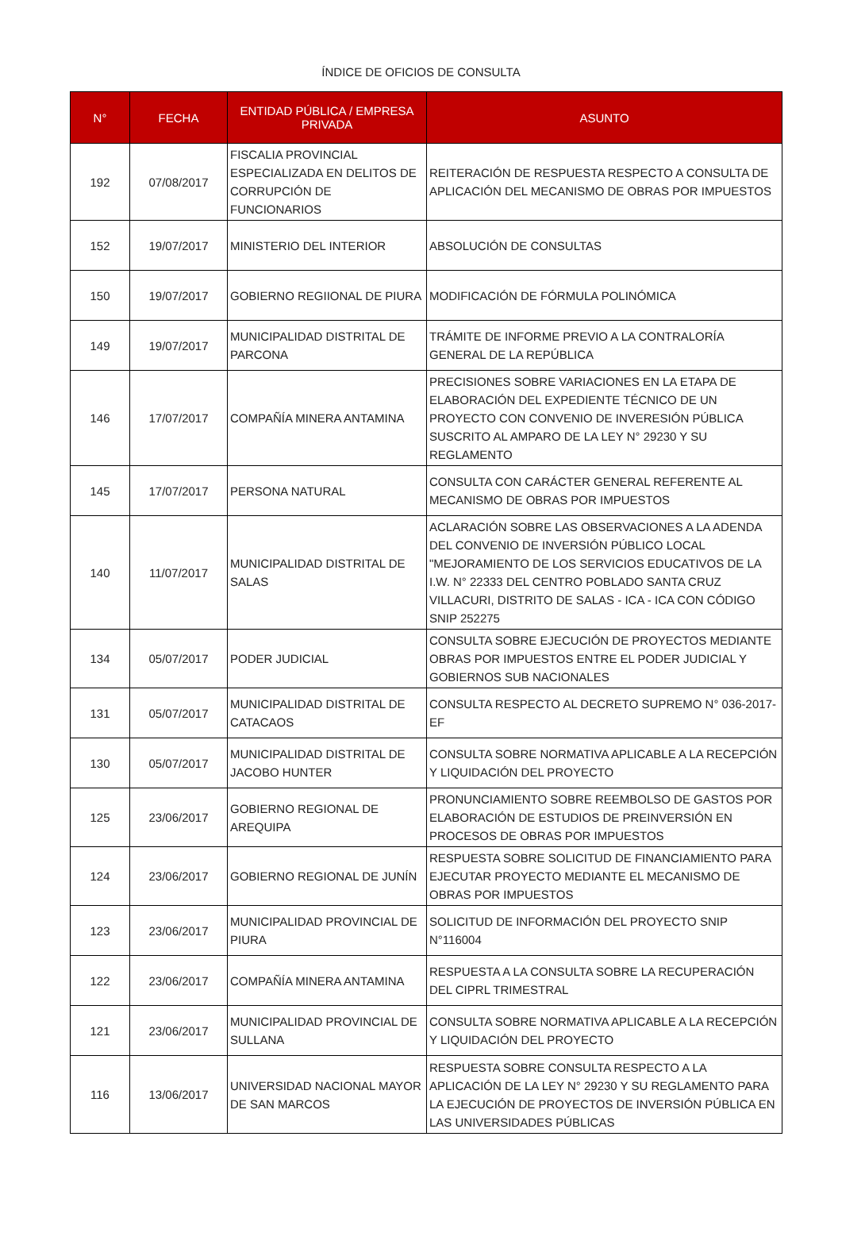ÍNDICE DE OFICIOS DE CONSULTA
| N° | FECHA | ENTIDAD PÚBLICA / EMPRESA PRIVADA | ASUNTO |
| --- | --- | --- | --- |
| 192 | 07/08/2017 | FISCALIA PROVINCIAL ESPECIALIZADA EN DELITOS DE CORRUPCIÓN DE FUNCIONARIOS | REITERACIÓN DE RESPUESTA RESPECTO A CONSULTA DE APLICACIÓN DEL MECANISMO DE OBRAS POR IMPUESTOS |
| 152 | 19/07/2017 | MINISTERIO DEL INTERIOR | ABSOLUCIÓN DE CONSULTAS |
| 150 | 19/07/2017 | GOBIERNO REGIIONAL DE PIURA | MODIFICACIÓN DE FÓRMULA POLINÓMICA |
| 149 | 19/07/2017 | MUNICIPALIDAD DISTRITAL DE PARCONA | TRÁMITE DE INFORME PREVIO A LA CONTRALORÍA GENERAL DE LA REPÚBLICA |
| 146 | 17/07/2017 | COMPAÑÍA MINERA ANTAMINA | PRECISIONES SOBRE VARIACIONES EN LA ETAPA DE ELABORACIÓN DEL EXPEDIENTE TÉCNICO DE UN PROYECTO CON CONVENIO DE INVERESIÓN PÚBLICA SUSCRITO AL AMPARO DE LA LEY N° 29230 Y SU REGLAMENTO |
| 145 | 17/07/2017 | PERSONA NATURAL | CONSULTA CON CARÁCTER GENERAL REFERENTE AL MECANISMO DE OBRAS POR IMPUESTOS |
| 140 | 11/07/2017 | MUNICIPALIDAD DISTRITAL DE SALAS | ACLARACIÓN SOBRE LAS OBSERVACIONES A LA ADENDA DEL CONVENIO DE INVERSIÓN PÚBLICO LOCAL "MEJORAMIENTO DE LOS SERVICIOS EDUCATIVOS DE LA I.W. N° 22333 DEL CENTRO POBLADO SANTA CRUZ VILLACURI, DISTRITO DE SALAS - ICA - ICA CON CÓDIGO SNIP 252275 |
| 134 | 05/07/2017 | PODER JUDICIAL | CONSULTA SOBRE EJECUCIÓN DE PROYECTOS MEDIANTE OBRAS POR IMPUESTOS ENTRE EL PODER JUDICIAL Y GOBIERNOS SUB NACIONALES |
| 131 | 05/07/2017 | MUNICIPALIDAD DISTRITAL DE CATACAOS | CONSULTA RESPECTO AL DECRETO SUPREMO N° 036-2017-EF |
| 130 | 05/07/2017 | MUNICIPALIDAD DISTRITAL DE JACOBO HUNTER | CONSULTA SOBRE NORMATIVA APLICABLE A LA RECEPCIÓN Y LIQUIDACIÓN DEL PROYECTO |
| 125 | 23/06/2017 | GOBIERNO REGIONAL DE AREQUIPA | PRONUNCIAMIENTO SOBRE REEMBOLSO DE GASTOS POR ELABORACIÓN DE ESTUDIOS DE PREINVERSIÓN EN PROCESOS DE OBRAS POR IMPUESTOS |
| 124 | 23/06/2017 | GOBIERNO REGIONAL DE JUNÍN | RESPUESTA SOBRE SOLICITUD DE FINANCIAMIENTO PARA EJECUTAR PROYECTO MEDIANTE EL MECANISMO DE OBRAS POR IMPUESTOS |
| 123 | 23/06/2017 | MUNICIPALIDAD PROVINCIAL DE PIURA | SOLICITUD DE INFORMACIÓN DEL PROYECTO SNIP N°116004 |
| 122 | 23/06/2017 | COMPAÑÍA MINERA ANTAMINA | RESPUESTA A LA CONSULTA SOBRE LA RECUPERACIÓN DEL CIPRL TRIMESTRAL |
| 121 | 23/06/2017 | MUNICIPALIDAD PROVINCIAL DE SULLANA | CONSULTA SOBRE NORMATIVA APLICABLE A LA RECEPCIÓN Y LIQUIDACIÓN DEL PROYECTO |
| 116 | 13/06/2017 | UNIVERSIDAD NACIONAL MAYOR DE SAN MARCOS | RESPUESTA SOBRE CONSULTA RESPECTO A LA APLICACIÓN DE LA LEY N° 29230 Y SU REGLAMENTO PARA LA EJECUCIÓN DE PROYECTOS DE INVERSIÓN PÚBLICA EN LAS UNIVERSIDADES PÚBLICAS |